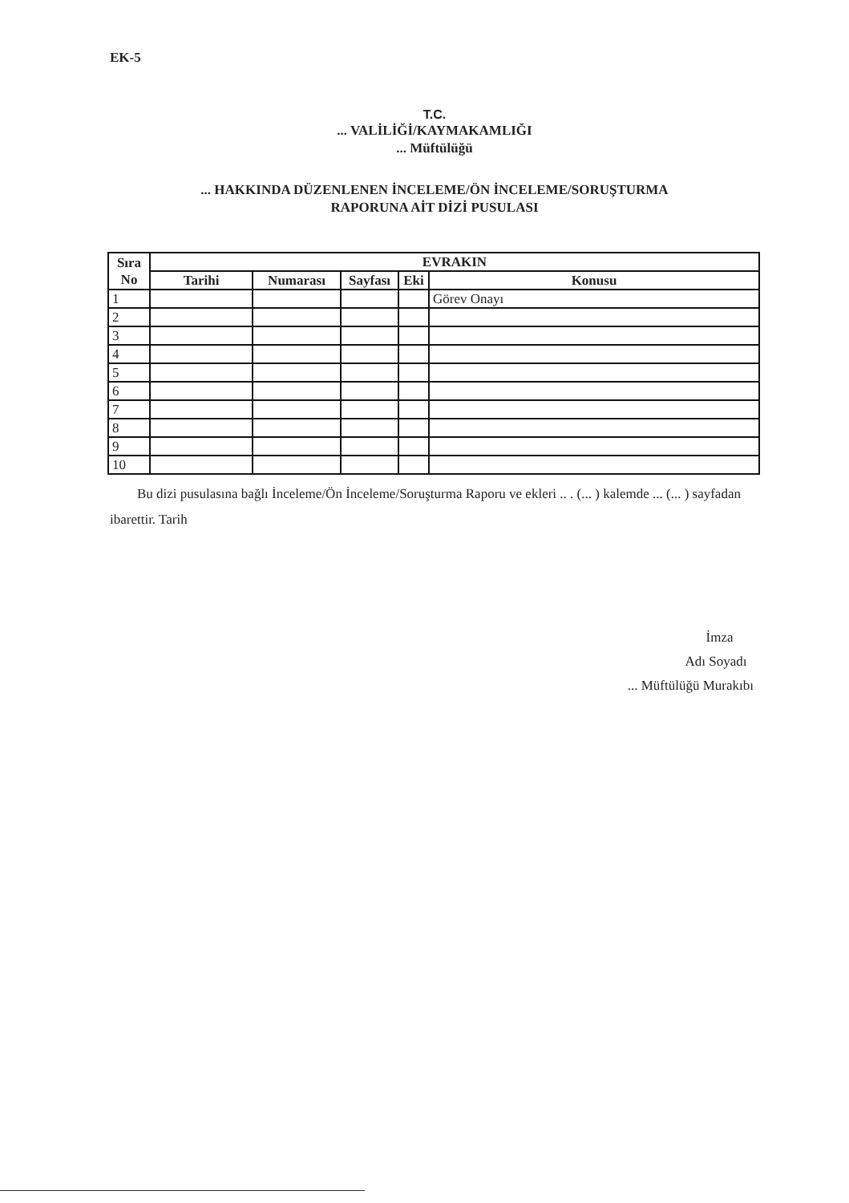EK-5
T.C.
... VALİLİĞİ/KAYMAKAMLIĞI
... Müftülüğü
... HAKKINDA DÜZENLENEN İNCELEME/ÖN İNCELEME/SORUŞTURMA
RAPORUNA AİT DİZİ PUSULASI
| Sıra No | EVRAKIN | | | | |
| --- | --- | --- | --- | --- | --- |
| | Tarihi | Numarası | Sayfası | Eki | Konusu |
| 1 | | | | | Görev Onayı |
| 2 | | | | | |
| 3 | | | | | |
| 4 | | | | | |
| 5 | | | | | |
| 6 | | | | | |
| 7 | | | | | |
| 8 | | | | | |
| 9 | | | | | |
| 10 | | | | | |
Bu dizi pusulasına bağlı İnceleme/Ön İnceleme/Soruşturma Raporu ve ekleri .. . (... ) kalemde ... (... ) sayfadan ibarettir. Tarih
İmza
Adı Soyadı
... Müftülüğü Murakıbı